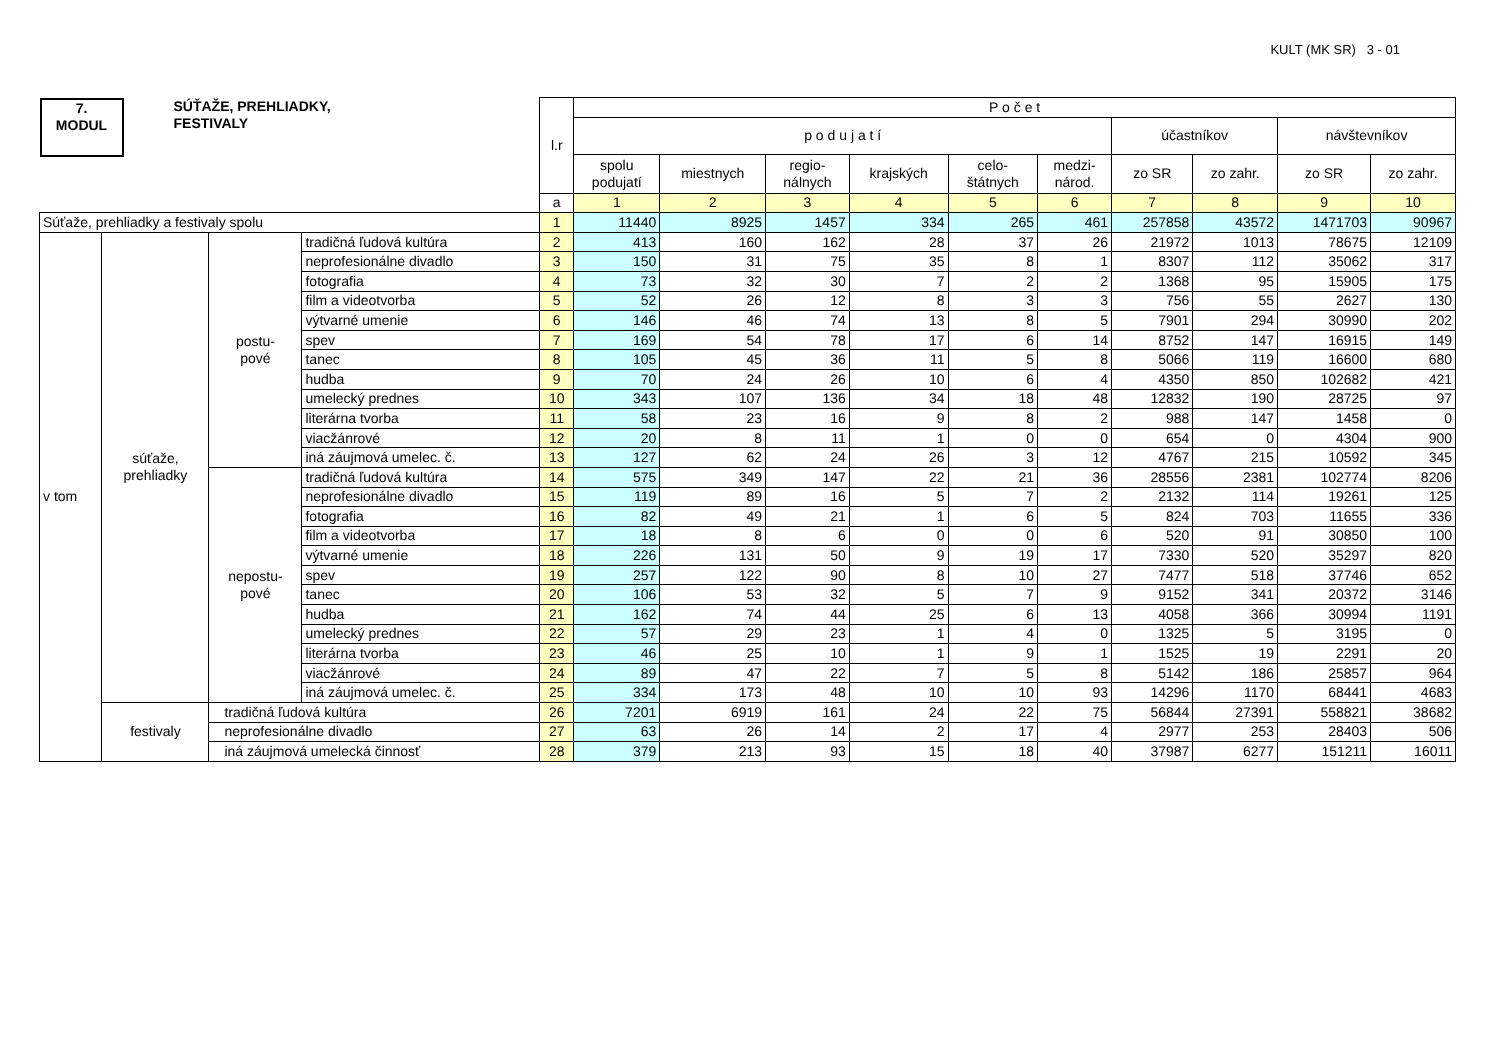KULT (MK SR) 3 - 01
| 7. MODUL SÚŤAŽE, PREHLIADKY, FESTIVALY | | | | l.r | P o č e t | | | | | | | | | |
| | | | | | p o d u j a t í | | | | | | účastníkov | | návštevníkov | |
| | | | | | spolu podujatí | miestnych | regio- nálnych | krajských | celo- štátnych | medzi- národ. | zo SR | zo zahr. | zo SR | zo zahr. |
| | | | | a | 1 | 2 | 3 | 4 | 5 | 6 | 7 | 8 | 9 | 10 |
| Súťaže, prehliadky a festivaly spolu | | | | 1 | 11440 | 8925 | 1457 | 334 | 265 | 461 | 257858 | 43572 | 1471703 | 90967 |
| v tom | súťaže, prehliadky | postu- pové | tradičná ľudová kultúra | 2 | 413 | 160 | 162 | 28 | 37 | 26 | 21972 | 1013 | 78675 | 12109 |
| | | | neprofesionálne divadlo | 3 | 150 | 31 | 75 | 35 | 8 | 1 | 8307 | 112 | 35062 | 317 |
| | | | fotografia | 4 | 73 | 32 | 30 | 7 | 2 | 2 | 1368 | 95 | 15905 | 175 |
| | | | film a videotvorba | 5 | 52 | 26 | 12 | 8 | 3 | 3 | 756 | 55 | 2627 | 130 |
| | | | výtvarné umenie | 6 | 146 | 46 | 74 | 13 | 8 | 5 | 7901 | 294 | 30990 | 202 |
| | | | spev | 7 | 169 | 54 | 78 | 17 | 6 | 14 | 8752 | 147 | 16915 | 149 |
| | | | tanec | 8 | 105 | 45 | 36 | 11 | 5 | 8 | 5066 | 119 | 16600 | 680 |
| | | | hudba | 9 | 70 | 24 | 26 | 10 | 6 | 4 | 4350 | 850 | 102682 | 421 |
| | | | umelecký prednes | 10 | 343 | 107 | 136 | 34 | 18 | 48 | 12832 | 190 | 28725 | 97 |
| | | | literárna tvorba | 11 | 58 | 23 | 16 | 9 | 8 | 2 | 988 | 147 | 1458 | 0 |
| | | | viacžánrové | 12 | 20 | 8 | 11 | 1 | 0 | 0 | 654 | 0 | 4304 | 900 |
| | | | iná záujmová umelec. č. | 13 | 127 | 62 | 24 | 26 | 3 | 12 | 4767 | 215 | 10592 | 345 |
| | | nepostu- pové | tradičná ľudová kultúra | 14 | 575 | 349 | 147 | 22 | 21 | 36 | 28556 | 2381 | 102774 | 8206 |
| | | | neprofesionálne divadlo | 15 | 119 | 89 | 16 | 5 | 7 | 2 | 2132 | 114 | 19261 | 125 |
| | | | fotografia | 16 | 82 | 49 | 21 | 1 | 6 | 5 | 824 | 703 | 11655 | 336 |
| | | | film a videotvorba | 17 | 18 | 8 | 6 | 0 | 0 | 6 | 520 | 91 | 30850 | 100 |
| | | | výtvarné umenie | 18 | 226 | 131 | 50 | 9 | 19 | 17 | 7330 | 520 | 35297 | 820 |
| | | | spev | 19 | 257 | 122 | 90 | 8 | 10 | 27 | 7477 | 518 | 37746 | 652 |
| | | | tanec | 20 | 106 | 53 | 32 | 5 | 7 | 9 | 9152 | 341 | 20372 | 3146 |
| | | | hudba | 21 | 162 | 74 | 44 | 25 | 6 | 13 | 4058 | 366 | 30994 | 1191 |
| | | | umelecký prednes | 22 | 57 | 29 | 23 | 1 | 4 | 0 | 1325 | 5 | 3195 | 0 |
| | | | literárna tvorba | 23 | 46 | 25 | 10 | 1 | 9 | 1 | 1525 | 19 | 2291 | 20 |
| | | | viacžánrové | 24 | 89 | 47 | 22 | 7 | 5 | 8 | 5142 | 186 | 25857 | 964 |
| | | | iná záujmová umelec. č. | 25 | 334 | 173 | 48 | 10 | 10 | 93 | 14296 | 1170 | 68441 | 4683 |
| | festivaly | tradičná ľudová kultúra | | 26 | 7201 | 6919 | 161 | 24 | 22 | 75 | 56844 | 27391 | 558821 | 38682 |
| | | neprofesionálne divadlo | | 27 | 63 | 26 | 14 | 2 | 17 | 4 | 2977 | 253 | 28403 | 506 |
| | | iná záujmová umelecká činnosť | | 28 | 379 | 213 | 93 | 15 | 18 | 40 | 37987 | 6277 | 151211 | 16011 |